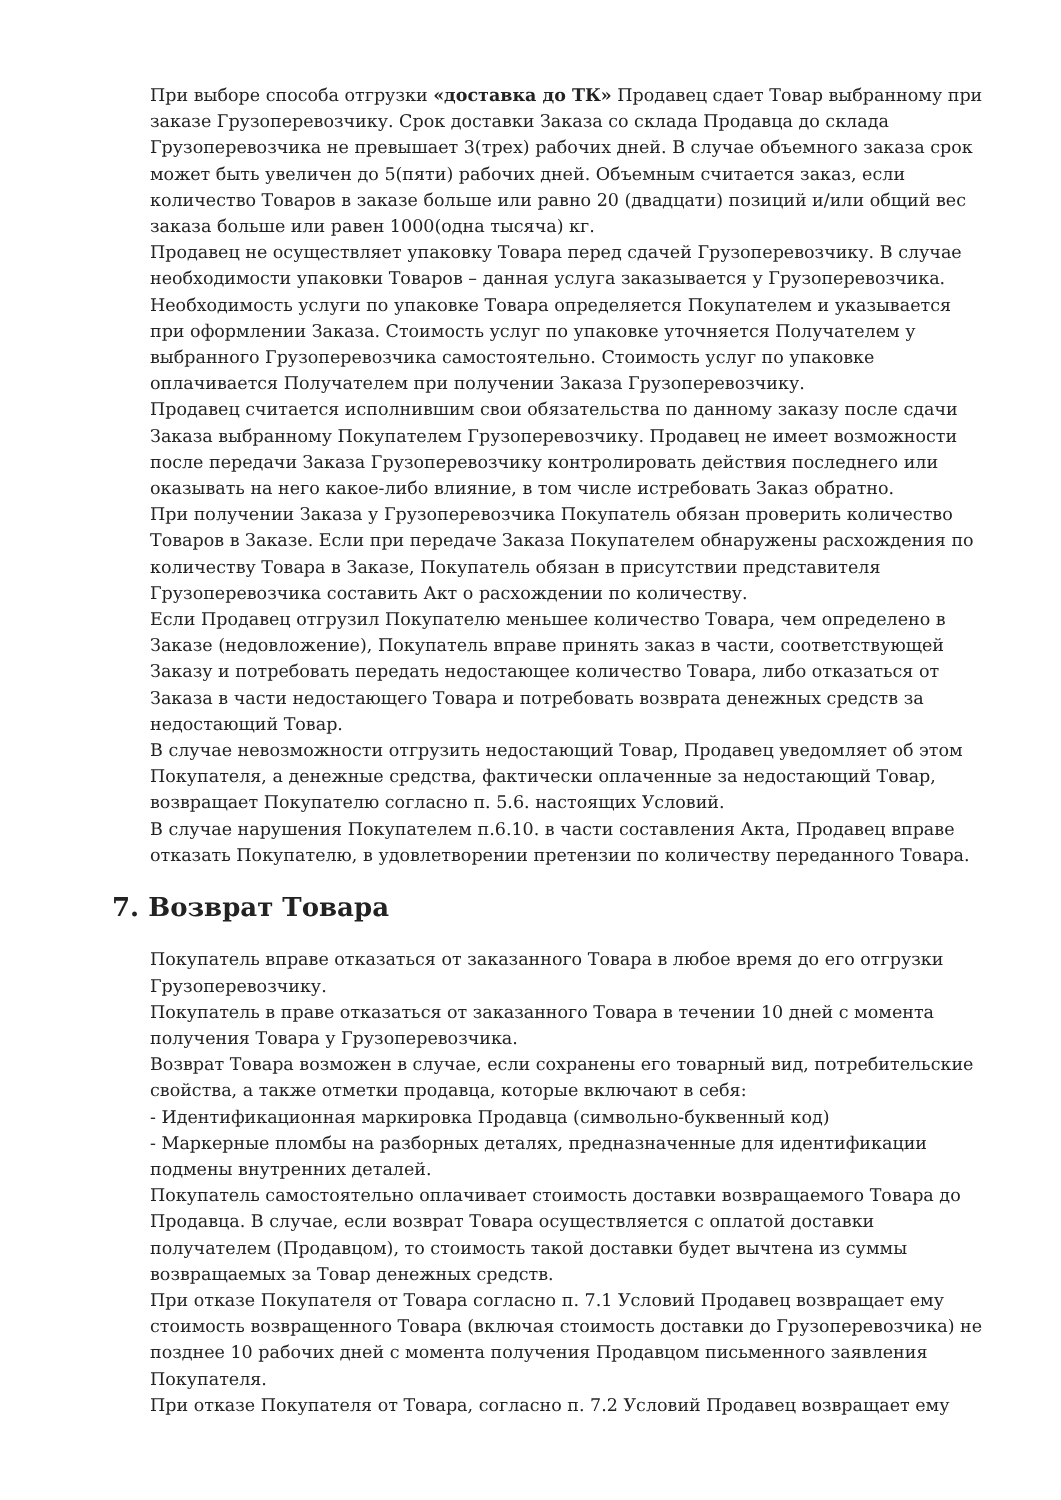При выборе способа отгрузки «доставка до ТК» Продавец сдает Товар выбранному при заказе Грузоперевозчику. Срок доставки Заказа со склада Продавца до склада Грузоперевозчика не превышает 3(трех) рабочих дней. В случае объемного заказа срок может быть увеличен до 5(пяти) рабочих дней. Объемным считается заказ, если количество Товаров в заказе больше или равно 20 (двадцати) позиций и/или общий вес заказа больше или равен 1000(одна тысяча) кг.
Продавец не осуществляет упаковку Товара перед сдачей Грузоперевозчику. В случае необходимости упаковки Товаров – данная услуга заказывается у Грузоперевозчика. Необходимость услуги по упаковке Товара определяется Покупателем и указывается при оформлении Заказа. Стоимость услуг по упаковке уточняется Получателем у выбранного Грузоперевозчика самостоятельно. Стоимость услуг по упаковке оплачивается Получателем при получении Заказа Грузоперевозчику.
Продавец считается исполнившим свои обязательства по данному заказу после сдачи Заказа выбранному Покупателем Грузоперевозчику. Продавец не имеет возможности после передачи Заказа Грузоперевозчику контролировать действия последнего или оказывать на него какое-либо влияние, в том числе истребовать Заказ обратно.
При получении Заказа у Грузоперевозчика Покупатель обязан проверить количество Товаров в Заказе. Если при передаче Заказа Покупателем обнаружены расхождения по количеству Товара в Заказе, Покупатель обязан в присутствии представителя Грузоперевозчика составить Акт о расхождении по количеству.
Если Продавец отгрузил Покупателю меньшее количество Товара, чем определено в Заказе (недовложение), Покупатель вправе принять заказ в части, соответствующей Заказу и потребовать передать недостающее количество Товара, либо отказаться от Заказа в части недостающего Товара и потребовать возврата денежных средств за недостающий Товар.
В случае невозможности отгрузить недостающий Товар, Продавец уведомляет об этом Покупателя, а денежные средства, фактически оплаченные за недостающий Товар, возвращает Покупателю согласно п. 5.6. настоящих Условий.
В случае нарушения Покупателем п.6.10. в части составления Акта, Продавец вправе отказать Покупателю, в удовлетворении претензии по количеству переданного Товара.
7. Возврат Товара
Покупатель вправе отказаться от заказанного Товара в любое время до его отгрузки Грузоперевозчику.
Покупатель в праве отказаться от заказанного Товара в течении 10 дней с момента получения Товара у Грузоперевозчика.
Возврат Товара возможен в случае, если сохранены его товарный вид, потребительские свойства, а также отметки продавца, которые включают в себя:
- Идентификационная маркировка Продавца (символьно-буквенный код)
- Маркерные пломбы на разборных деталях, предназначенные для идентификации подмены внутренних деталей.
Покупатель самостоятельно оплачивает стоимость доставки возвращаемого Товара до Продавца. В случае, если возврат Товара осуществляется с оплатой доставки получателем (Продавцом), то стоимость такой доставки будет вычтена из суммы возвращаемых за Товар денежных средств.
При отказе Покупателя от Товара согласно п. 7.1 Условий Продавец возвращает ему стоимость возвращенного Товара (включая стоимость доставки до Грузоперевозчика) не позднее 10 рабочих дней с момента получения Продавцом письменного заявления Покупателя.
При отказе Покупателя от Товара, согласно п. 7.2 Условий Продавец возвращает ему